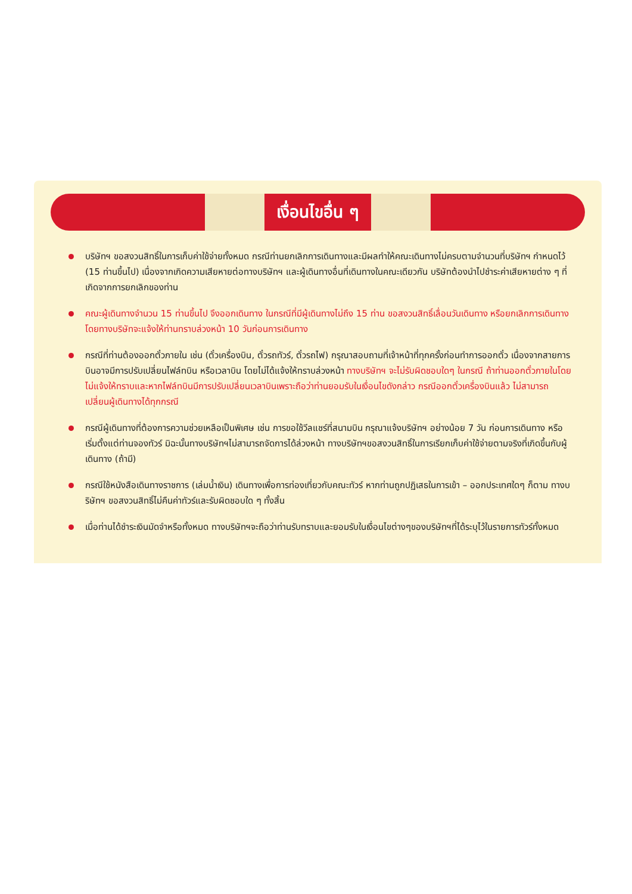เงื่อนไขอื่น ๆ
บริษัทฯ ขอสงวนสิทธิ์ในการเก็บค่าใช้จ่ายทั้งหมด กรณีท่านยกเลิกการเดินทางและมีผลทำให้คณะเดินทางไม่ครบตามจำนวนที่บริษัทฯ กำหนดไว้ (15 ท่านขึ้นไป) เนื่องจากเกิดความเสียหายต่อทางบริษัทฯ และผู้เดินทางอื่นที่เดินทางในคณะเดียวกัน บริษัทต้องนำไปชำระค่าเสียหายต่าง ๆ ที่เกิดจากการยกเลิกของท่าน
คณะผู้เดินทางจำนวน 15 ท่านขึ้นไป จึงออกเดินทาง ในกรณีที่มีผู้เดินทางไม่ถึง 15 ท่าน ขอสงวนสิทธิ์เลื่อนวันเดินทาง หรือยกเลิกการเดินทาง โดยทางบริษัทจะแจ้งให้ท่านทราบล่วงหน้า 10 วันก่อนการเดินทาง
กรณีที่ท่านต้องออกตั๋วภายใน เช่น (ตั๋วเครื่องบิน, ตั๋วรถทัวร์, ตั๋วรถไฟ) กรุณาสอบถามที่เจ้าหน้าที่ทุกครั้งก่อนทำการออกตั๋ว เนื่องจากสายการบินอาจมีการปรับเปลี่ยนไฟล์ทบิน หรือเวลาบิน โดยไม่ได้แจ้งให้ทราบล่วงหน้า ทางบริษัทฯ จะไม่รับผิดชอบใดๆ ในกรณี ถ้าท่านออกตั๋วภายในโดยไม่แจ้งให้ทราบและหากไฟล์ทบินมีการปรับเปลี่ยนเวลาบินเพราะถือว่าท่านยอมรับในเงื่อนไขดังกล่าว กรณีออกตั๋วเครื่องบินแล้ว ไม่สามารถเปลี่ยนผู้เดินทางได้ทุกกรณี
กรณีผู้เดินทางที่ต้องการความช่วยเหลือเป็นพิเศษ เช่น การขอใช้วีลแชร์ที่สนามบิน กรุณาแจ้งบริษัทฯ อย่างน้อย 7 วัน ก่อนการเดินทาง หรือเริ่มตั้งแต่ท่านจองทัวร์ มิฉะนั้นทางบริษัทฯไม่สามารถจัดการได้ล่วงหน้า ทางบริษัทฯขอสงวนสิทธิ์ในการเรียกเก็บค่าใช้จ่ายตามจริงที่เกิดขึ้นกับผู้เดินทาง (ถ้ามี)
กรณีใช้หนังสือเดินทางราชการ (เล่มน้ำเงิน) เดินทางเพื่อการท่องเที่ยวกับคณะทัวร์ หากท่านถูกปฏิเสธในการเข้า – ออกประเทศใดๆ ก็ตาม ทางบริษัทฯ ขอสงวนสิทธิ์ไม่คืนค่าทัวร์และรับผิดชอบใด ๆ ทั้งสิ้น
เมื่อท่านได้ชำระเงินมัดจำหรือทั้งหมด ทางบริษัทฯจะถือว่าท่านรับทราบและยอมรับในเงื่อนไขต่างๆของบริษัทฯที่ได้ระบุไว้ในรายการทัวร์ทั้งหมด